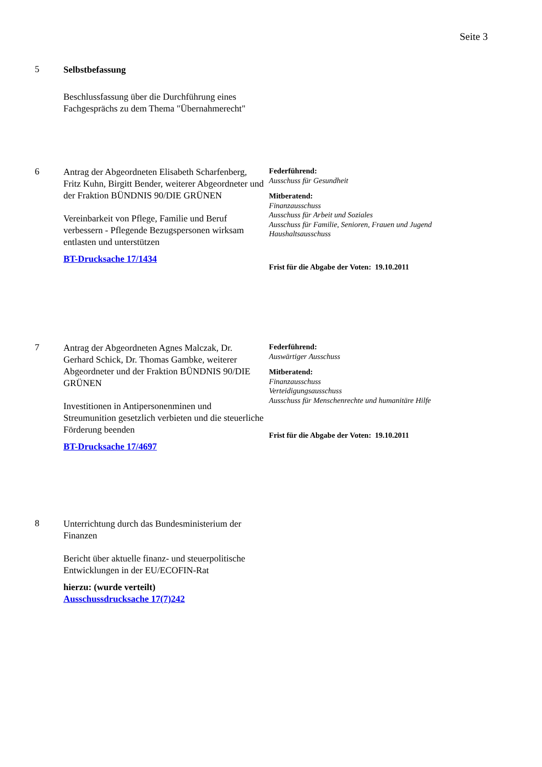Seite 3
5
Selbstbefassung
Beschlussfassung über die Durchführung eines Fachgesprächs zu dem Thema "Übernahmerecht"
6
Antrag der Abgeordneten Elisabeth Scharfenberg, Fritz Kuhn, Birgitt Bender, weiterer Abgeordneter und der Fraktion BÜNDNIS 90/DIE GRÜNEN
Vereinbarkeit von Pflege, Familie und Beruf verbessern - Pflegende Bezugspersonen wirksam entlasten und unterstützen
BT-Drucksache 17/1434
Federführend:
Ausschuss für Gesundheit
Mitberatend:
Finanzausschuss
Ausschuss für Arbeit und Soziales
Ausschuss für Familie, Senioren, Frauen und Jugend
Haushaltsausschuss
Frist für die Abgabe der Voten: 19.10.2011
7
Antrag der Abgeordneten Agnes Malczak, Dr. Gerhard Schick, Dr. Thomas Gambke, weiterer Abgeordneter und der Fraktion BÜNDNIS 90/DIE GRÜNEN
Investitionen in Antipersonenminen und Streumunition gesetzlich verbieten und die steuerliche Förderung beenden
BT-Drucksache 17/4697
Federführend:
Auswärtiger Ausschuss
Mitberatend:
Finanzausschuss
Verteidigungsausschuss
Ausschuss für Menschenrechte und humanitäre Hilfe
Frist für die Abgabe der Voten: 19.10.2011
8
Unterrichtung durch das Bundesministerium der Finanzen
Bericht über aktuelle finanz- und steuerpolitische Entwicklungen in der EU/ECOFIN-Rat
hierzu: (wurde verteilt)
Ausschussdrucksache 17(7)242